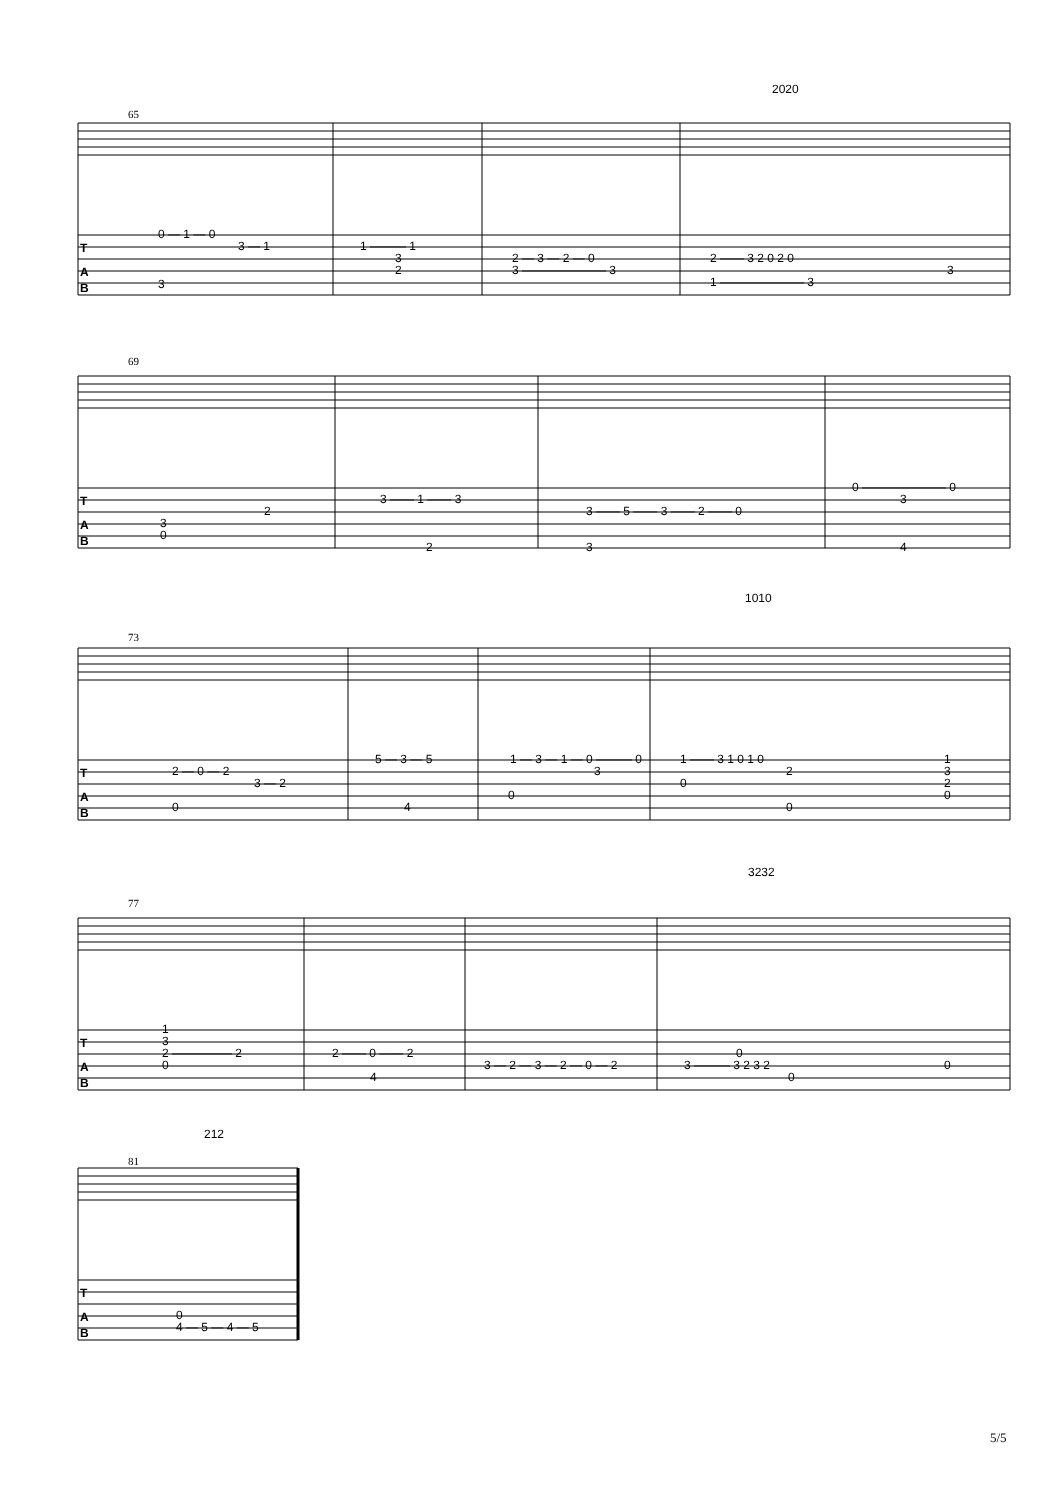65
69
73
77
81
2020
1010
3232
212
T
A
B
T
A
B
T
A
B
T
A
B
T
A
B
0 — 1 — 0
3 — 1
3
1 ——— 1
3
2
2 — 3 — 2 — 0
3 ——————— 3
2 —— 3 2 0 2 0
3
1 ——————— 3
3
0
2
3 —— 1 —— 3
2
3 —— 5 —— 3 —— 2 —— 0
3
0 ——————— 0
3
4
2 — 0 — 2
3 — 2
0
5 — 3 — 5
4
1 — 3 — 1 — 0 ——— 0
3
0
1 —— 3 1 0 1 0
2
0
0
1
3
2
0
1
3
2 ————— 2
0
2 —— 0 —— 2
4
3 — 2 — 3 — 2 — 0 — 2
3 ——— 3 2 3 2
0
0
0
0
4 — 5 — 4 — 5
5/5